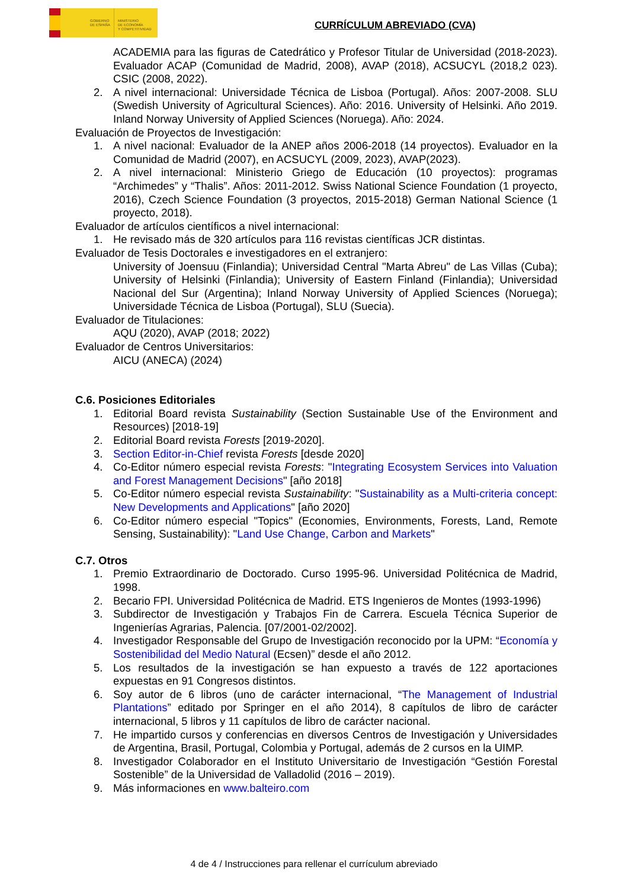GOBIERNO
DE ESPAÑA
MINISTERIO
DE ECONOMÍA
Y COMPETITIVIDAD
CURRÍCULUM ABREVIADO (CVA)
ACADEMIA para las figuras de Catedrático y Profesor Titular de Universidad (2018-2023). Evaluador ACAP (Comunidad de Madrid, 2008), AVAP (2018), ACSUCYL (2018,2 023). CSIC (2008, 2022).
2. A nivel internacional: Universidade Técnica de Lisboa (Portugal). Años: 2007-2008. SLU (Swedish University of Agricultural Sciences). Año: 2016. University of Helsinki. Año 2019. Inland Norway University of Applied Sciences (Noruega). Año: 2024.
Evaluación de Proyectos de Investigación:
1. A nivel nacional: Evaluador de la ANEP años 2006-2018 (14 proyectos). Evaluador en la Comunidad de Madrid (2007), en ACSUCYL (2009, 2023), AVAP(2023).
2. A nivel internacional: Ministerio Griego de Educación (10 proyectos): programas “Archimedes” y “Thalis”. Años: 2011-2012. Swiss National Science Foundation (1 proyecto, 2016), Czech Science Foundation (3 proyectos, 2015-2018) German National Science (1 proyecto, 2018).
Evaluador de artículos científicos a nivel internacional:
1. He revisado más de 320 artículos para 116 revistas científicas JCR distintas.
Evaluador de Tesis Doctorales e investigadores en el extranjero:
University of Joensuu (Finlandia); Universidad Central "Marta Abreu" de Las Villas (Cuba); University of Helsinki (Finlandia); University of Eastern Finland (Finlandia); Universidad Nacional del Sur (Argentina); Inland Norway University of Applied Sciences (Noruega); Universidade Técnica de Lisboa (Portugal), SLU (Suecia).
Evaluador de Titulaciones:
AQU (2020), AVAP (2018; 2022)
Evaluador de Centros Universitarios:
AICU (ANECA) (2024)
C.6. Posiciones Editoriales
1. Editorial Board revista Sustainability (Section Sustainable Use of the Environment and Resources) [2018-19]
2. Editorial Board revista Forests [2019-2020].
3. Section Editor-in-Chief revista Forests [desde 2020]
4. Co-Editor número especial revista Forests: "Integrating Ecosystem Services into Valuation and Forest Management Decisions" [año 2018]
5. Co-Editor número especial revista Sustainability: "Sustainability as a Multi-criteria concept: New Developments and Applications" [año 2020]
6. Co-Editor número especial "Topics" (Economies, Environments, Forests, Land, Remote Sensing, Sustainability): "Land Use Change, Carbon and Markets"
C.7. Otros
1. Premio Extraordinario de Doctorado. Curso 1995-96. Universidad Politécnica de Madrid, 1998.
2. Becario FPI. Universidad Politécnica de Madrid. ETS Ingenieros de Montes (1993-1996)
3. Subdirector de Investigación y Trabajos Fin de Carrera. Escuela Técnica Superior de Ingenierías Agrarias, Palencia. [07/2001-02/2002].
4. Investigador Responsable del Grupo de Investigación reconocido por la UPM: “Economía y Sostenibilidad del Medio Natural (Ecsen)” desde el año 2012.
5. Los resultados de la investigación se han expuesto a través de 122 aportaciones expuestas en 91 Congresos distintos.
6. Soy autor de 6 libros (uno de carácter internacional, “The Management of Industrial Plantations” editado por Springer en el año 2014), 8 capítulos de libro de carácter internacional, 5 libros y 11 capítulos de libro de carácter nacional.
7. He impartido cursos y conferencias en diversos Centros de Investigación y Universidades de Argentina, Brasil, Portugal, Colombia y Portugal, además de 2 cursos en la UIMP.
8. Investigador Colaborador en el Instituto Universitario de Investigación “Gestión Forestal Sostenible” de la Universidad de Valladolid (2016 – 2019).
9. Más informaciones en www.balteiro.com
4 de 4 / Instrucciones para rellenar el currículum abreviado